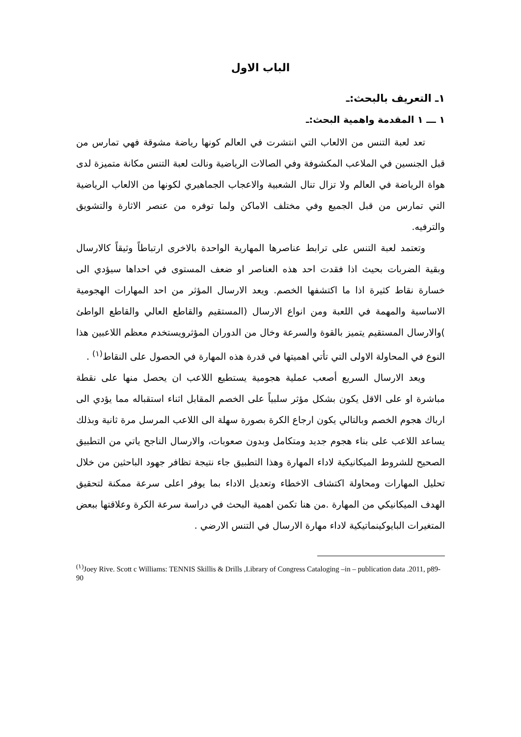الباب الاول
١ـ التعريف بالبحث:ـ
١ ـــ ١ المقدمة واهمية البحث:ـ
تعد لعبة التنس من الالعاب التي انتشرت في العالم كونها رياضة مشوقة فهي تمارس من قبل الجنسين في الملاعب المكشوفة وفي الصالات الرياضية ونالت لعبة التنس مكانة متميزة لدى هواة الرياضة في العالم ولا تزال تنال الشعبية والاعجاب الجماهيري لكونها من الالعاب الرياضية التي تمارس من قبل الجميع وفي مختلف الاماكن ولما توفره من عنصر الاثارة والتشويق والترفيه.
وتعتمد لعبة التنس على ترابط عناصرها المهارية الواحدة بالاخرى ارتباطاً وثيقاً كالارسال وبقية الضربات بحيث اذا فقدت احد هذه العناصر او ضعف المستوى في احداها سيؤدي الى خسارة نقاط كثيرة اذا ما اكتشفها الخصم. ويعد الارسال المؤثر من احد المهارات الهجومية الاساسية والمهمة في اللعبة ومن انواع الارسال (المستقيم والقاطع العالي والقاطع الواطئ )والارسال المستقيم يتميز بالقوة والسرعة وخال من الدوران المؤثرويستخدم معظم اللاعبين هذا النوع في المحاولة الاولى التي تأتي اهميتها في قدرة هذه المهارة في الحصول على النقاط<sup>(١)</sup> .
ويعد الارسال السريع أصعب عملية هجومية يستطيع اللاعب ان يحصل منها على نقطة مباشرة او على الاقل يكون بشكل مؤثر سلبياً على الخصم المقابل اثناء استقباله مما يؤدي الى ارباك هجوم الخصم وبالتالي يكون ارجاع الكرة بصورة سهلة الى اللاعب المرسل مرة ثانية وبذلك يساعد اللاعب على بناء هجوم جديد ومتكامل وبدون صعوبات، والارسال الناجح ياتي من التطبيق الصحيح للشروط الميكانيكية لاداء المهارة وهذا التطبيق جاء نتيجة تظافر جهود الباحثين من خلال تحليل المهارات ومحاولة اكتشاف الاخطاء وتعديل الاداء بما يوفر اعلى سرعة ممكنة لتحقيق الهدف الميكانيكي من المهارة .من هنا تكمن اهمية البحث في دراسة سرعة الكرة وعلاقتها ببعض المتغيرات البايوكينماتيكية لاداء مهارة الارسال في التنس الارضي .
<sup>(١)</sup> Joey Rive. Scott c Williams: TENNIS Skillis & Drills ,Library of Congress Cataloging –in – publication data .2011, p89-90